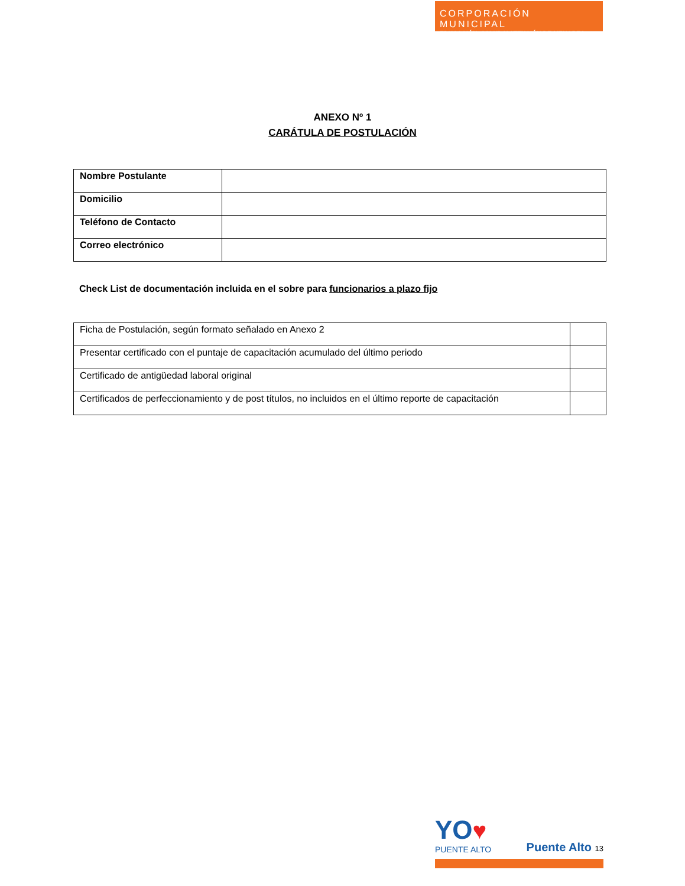CORPORACIÓN MUNICIPAL
EDUCACIÓN, SALUD Y ATENCIÓN DE MENORES
ANEXO Nº 1
CARÁTULA DE POSTULACIÓN
| Nombre Postulante | |
| Domicilio | |
| Teléfono de Contacto | |
| Correo electrónico | |
Check List de documentación incluida en el sobre para funcionarios a plazo fijo
| Ficha de Postulación, según formato señalado en Anexo 2 | |
| Presentar certificado con el puntaje de capacitación acumulado del último periodo | |
| Certificado de antigüedad laboral original | |
| Certificados de perfeccionamiento y de post títulos, no incluidos en el último reporte de capacitación | |
YO♥
PUENTE ALTO
Puente Alto 13